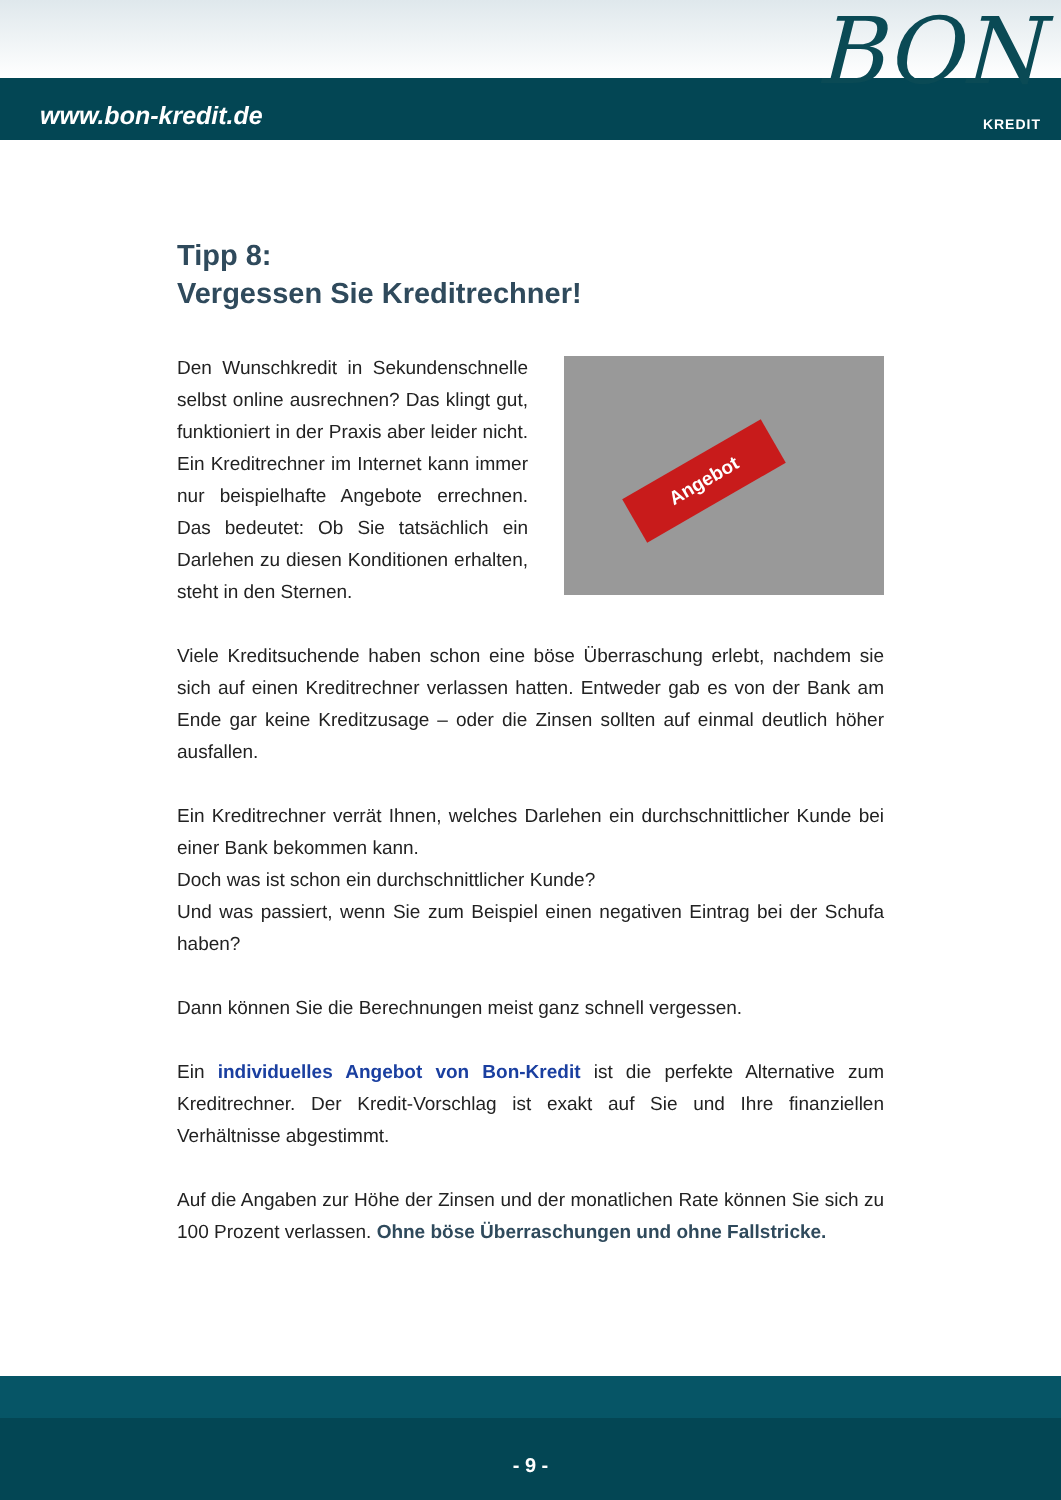www.bon-kredit.de
KREDIT
BON
Tipp 8:
Vergessen Sie Kreditrechner!
Angebot
Den Wunschkredit in Sekundenschnelle selbst online ausrechnen? Das klingt gut, funktioniert in der Praxis aber leider nicht. Ein Kreditrechner im Internet kann immer nur beispielhafte Angebote errechnen. Das bedeutet: Ob Sie tatsächlich ein Darlehen zu diesen Konditionen erhalten, steht in den Sternen.
Viele Kreditsuchende haben schon eine böse Überraschung erlebt, nachdem sie sich auf einen Kreditrechner verlassen hatten. Entweder gab es von der Bank am Ende gar keine Kreditzusage – oder die Zinsen sollten auf einmal deutlich höher ausfallen.
Ein Kreditrechner verrät Ihnen, welches Darlehen ein durchschnittlicher Kunde bei einer Bank bekommen kann.
Doch was ist schon ein durchschnittlicher Kunde?
Und was passiert, wenn Sie zum Beispiel einen negativen Eintrag bei der Schufa haben?
Dann können Sie die Berechnungen meist ganz schnell vergessen.
Ein individuelles Angebot von Bon-Kredit ist die perfekte Alternative zum Kreditrechner. Der Kredit-Vorschlag ist exakt auf Sie und Ihre finanziellen Verhältnisse abgestimmt.
Auf die Angaben zur Höhe der Zinsen und der monatlichen Rate können Sie sich zu 100 Prozent verlassen. Ohne böse Überraschungen und ohne Fallstricke.
- 9 -